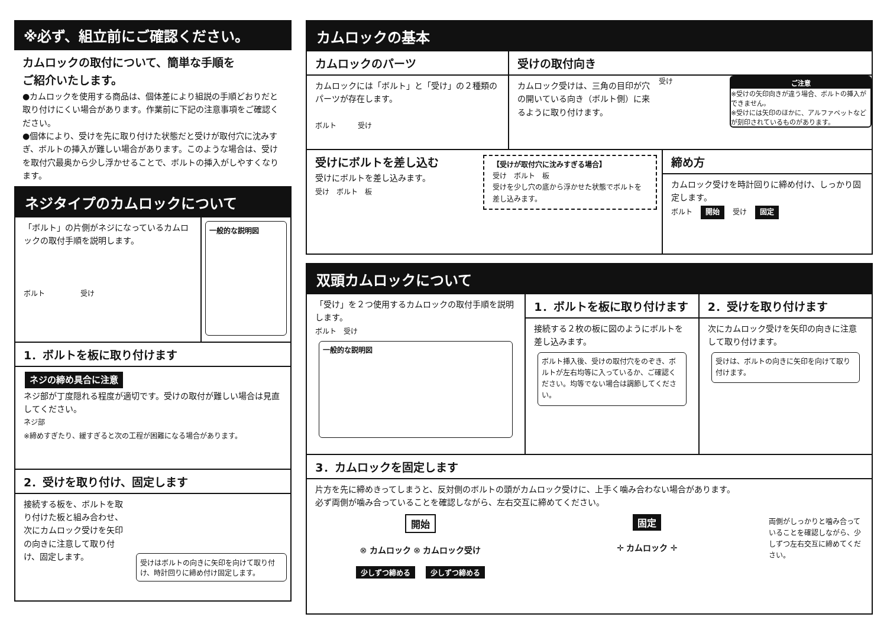※必ず、組立前にご確認ください。
カムロックの取付について、簡単な手順を
ご紹介いたします。
●カムロックを使用する商品は、個体差により組説の手順どおりだと取り付けにくい場合があります。作業前に下記の注意事項をご確認ください。
●個体により、受けを先に取り付けた状態だと受けが取付穴に沈みすぎ、ボルトの挿入が難しい場合があります。このような場合は、受けを取付穴最奥から少し浮かせることで、ボルトの挿入がしやすくなります。
ネジタイプのカムロックについて
「ボルト」の片側がネジになっているカムロックの取付手順を説明します。
ボルト　　　　　受け
一般的な説明図
1．ボルトを板に取り付けます
ネジの締め具合に注意
ネジ部が丁度隠れる程度が適切です。受けの取付が難しい場合は見直してください。
ネジ部
※締めすぎたり、緩すぎると次の工程が困難になる場合があります。
2．受けを取り付け、固定します
接続する板を、ボルトを取り付けた板と組み合わせ、次にカムロック受けを矢印の向きに注意して取り付け、固定します。
受けはボルトの向きに矢印を向けて取り付け、時計回りに締め付け固定します。
カムロックの基本
カムロックのパーツ
カムロックには「ボルト」と「受け」の２種類のパーツが存在します。
ボルト　　　受け
受けの取付向き
カムロック受けは、三角の目印が穴の開いている向き（ボルト側）に来るように取り付けます。
受け ご注意
※受けの矢印向きが違う場合、ボルトの挿入ができません。
※受けには矢印のほかに、アルファベットなどが刻印されているものがあります。
受けにボルトを差し込む
受けにボルトを差し込みます。
受け　ボルト　板
【受けが取付穴に沈みすぎる場合】
受け　ボルト　板
受けを少し穴の底から浮かせた状態でボルトを差し込みます。
締め方
カムロック受けを時計回りに締め付け、しっかり固定します。
ボルト　開始　受け　固定
双頭カムロックについて
「受け」を２つ使用するカムロックの取付手順を説明します。
ボルト　受け
一般的な説明図
1．ボルトを板に取り付けます
接続する２枚の板に図のようにボルトを差し込みます。
ボルト挿入後、受けの取付穴をのぞき、ボルトが左右均等に入っているか、ご確認ください。均等でない場合は調節してください。
2．受けを取り付けます
次にカムロック受けを矢印の向きに注意して取り付けます。
受けは、ボルトの向きに矢印を向けて取り付けます。
3．カムロックを固定します
片方を先に締めきってしまうと、反対側のボルトの頭がカムロック受けに、上手く噛み合わない場合があります。
必ず両側が噛み合っていることを確認しながら、左右交互に締めてください。
開始
⊗ カムロック ⊗ カムロック受け
少しずつ締める　少しずつ締める
固定
✛ カムロック ✛
両側がしっかりと噛み合っていることを確認しながら、少しずつ左右交互に締めてください。